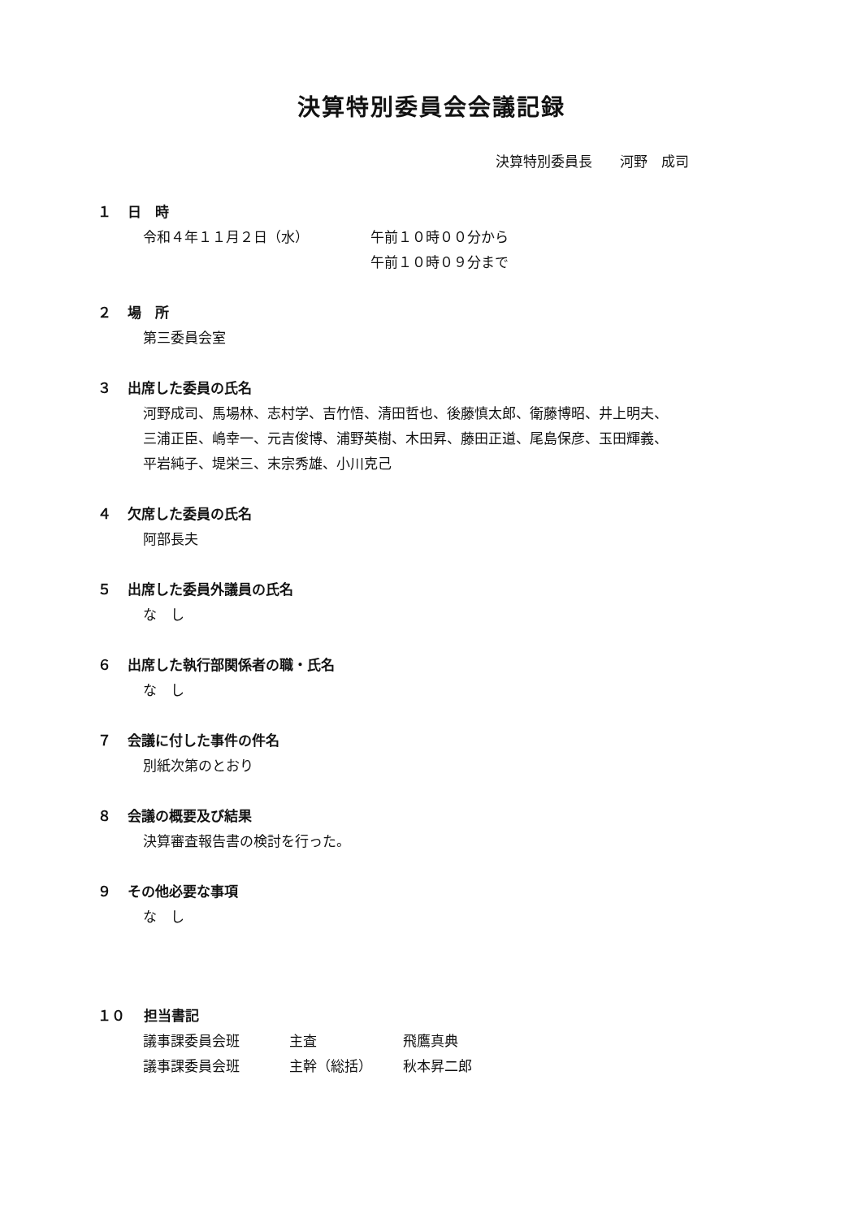決算特別委員会会議記録
決算特別委員長　　河野　成司
１ 日　時
| 令和４年１１月２日（水） | 午前１０時００分から |
| | 午前１０時０９分まで |
２ 場　所
第三委員会室
３ 出席した委員の氏名
河野成司、馬場林、志村学、吉竹悟、清田哲也、後藤慎太郎、衛藤博昭、井上明夫、
三浦正臣、嶋幸一、元吉俊博、浦野英樹、木田昇、藤田正道、尾島保彦、玉田輝義、
平岩純子、堤栄三、末宗秀雄、小川克己
４ 欠席した委員の氏名
阿部長夫
５ 出席した委員外議員の氏名
な　し
６ 出席した執行部関係者の職・氏名
な　し
７ 会議に付した事件の件名
別紙次第のとおり
８ 会議の概要及び結果
決算審査報告書の検討を行った。
９ その他必要な事項
な　し
１０ 担当書記
| 議事課委員会班 | 主査 | 飛鷹真典 |
| 議事課委員会班 | 主幹（総括） | 秋本昇二郎 |